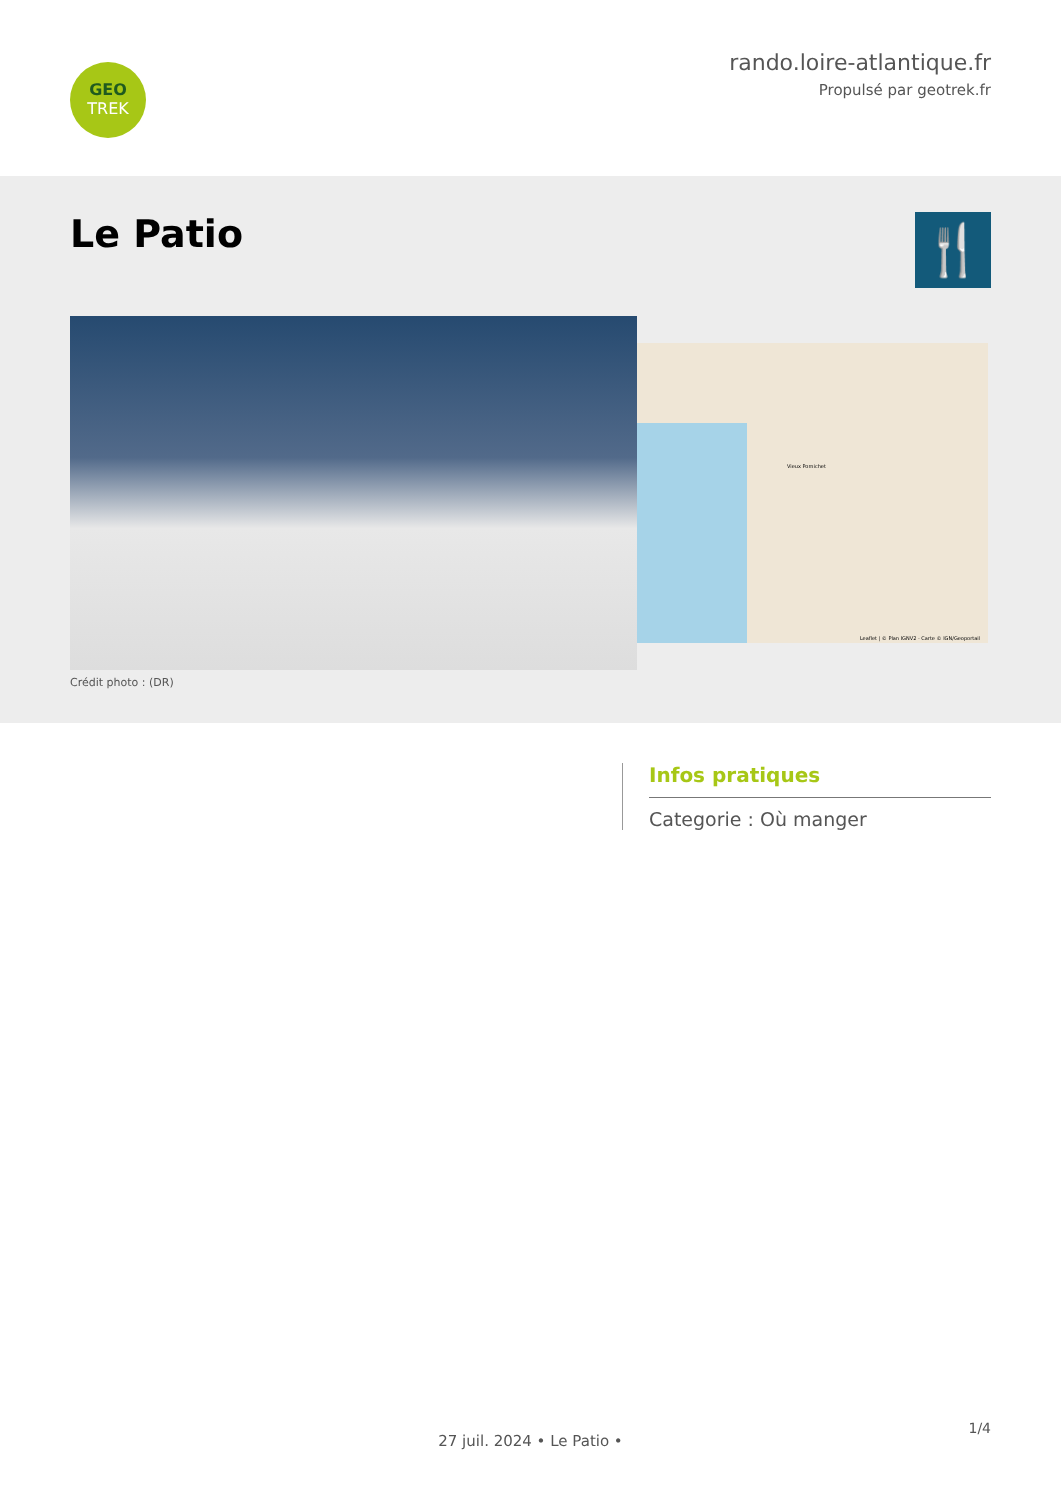GEO
TREK
rando.loire-atlantique.fr
Propulsé par geotrek.fr
Le Patio
🍴
Crédit photo : (DR)
Leaflet | © Plan IGNV2 - Carte © IGN/Geoportail
Vieux Pornichet
Infos pratiques
Categorie : Où manger
1/4
27 juil. 2024 • Le Patio •